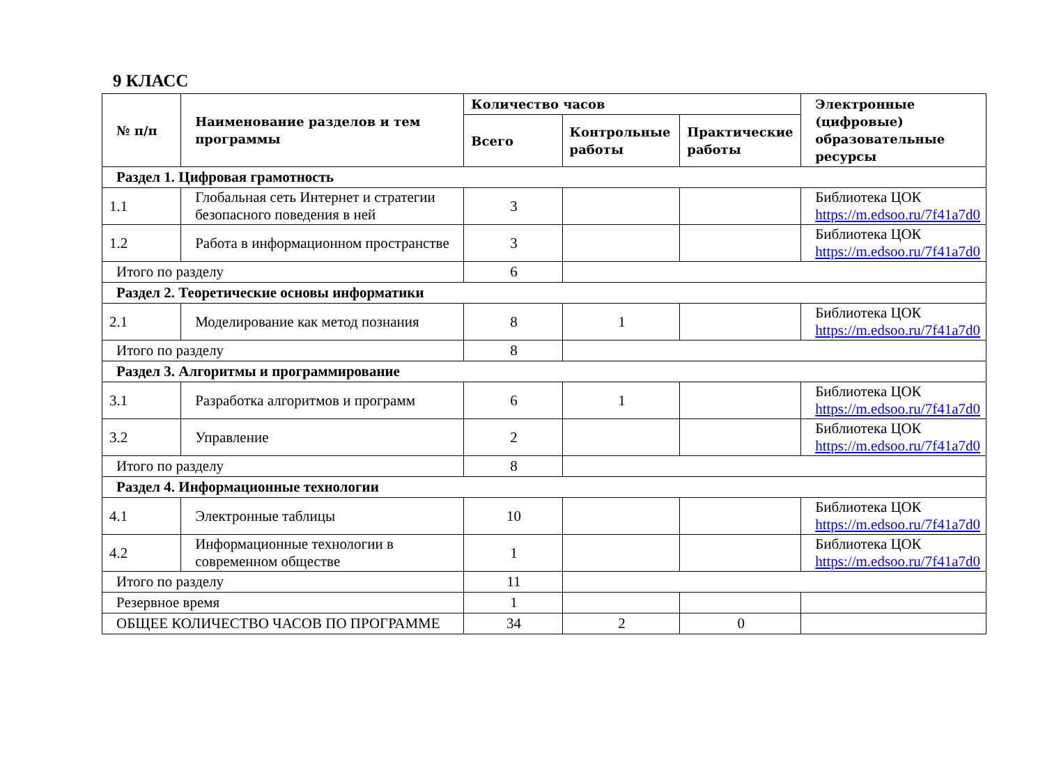9 КЛАСС
| № п/п | Наименование разделов и тем программы | Количество часов | | | Электронные (цифровые) образовательные ресурсы |
| --- | --- | --- | --- | --- | --- |
| | | Всего | Контрольные работы | Практические работы | |
| Раздел 1. Цифровая грамотность | | | | | |
| 1.1 | Глобальная сеть Интернет и стратегии безопасного поведения в ней | 3 | | | Библиотека ЦОК https://m.edsoo.ru/7f41a7d0 |
| 1.2 | Работа в информационном пространстве | 3 | | | Библиотека ЦОК https://m.edsoo.ru/7f41a7d0 |
| Итого по разделу | | 6 | | | |
| Раздел 2. Теоретические основы информатики | | | | | |
| 2.1 | Моделирование как метод познания | 8 | 1 | | Библиотека ЦОК https://m.edsoo.ru/7f41a7d0 |
| Итого по разделу | | 8 | | | |
| Раздел 3. Алгоритмы и программирование | | | | | |
| 3.1 | Разработка алгоритмов и программ | 6 | 1 | | Библиотека ЦОК https://m.edsoo.ru/7f41a7d0 |
| 3.2 | Управление | 2 | | | Библиотека ЦОК https://m.edsoo.ru/7f41a7d0 |
| Итого по разделу | | 8 | | | |
| Раздел 4. Информационные технологии | | | | | |
| 4.1 | Электронные таблицы | 10 | | | Библиотека ЦОК https://m.edsoo.ru/7f41a7d0 |
| 4.2 | Информационные технологии в современном обществе | 1 | | | Библиотека ЦОК https://m.edsoo.ru/7f41a7d0 |
| Итого по разделу | | 11 | | | |
| Резервное время | | 1 | | | |
| ОБЩЕЕ КОЛИЧЕСТВО ЧАСОВ ПО ПРОГРАММЕ | | 34 | 2 | 0 | |